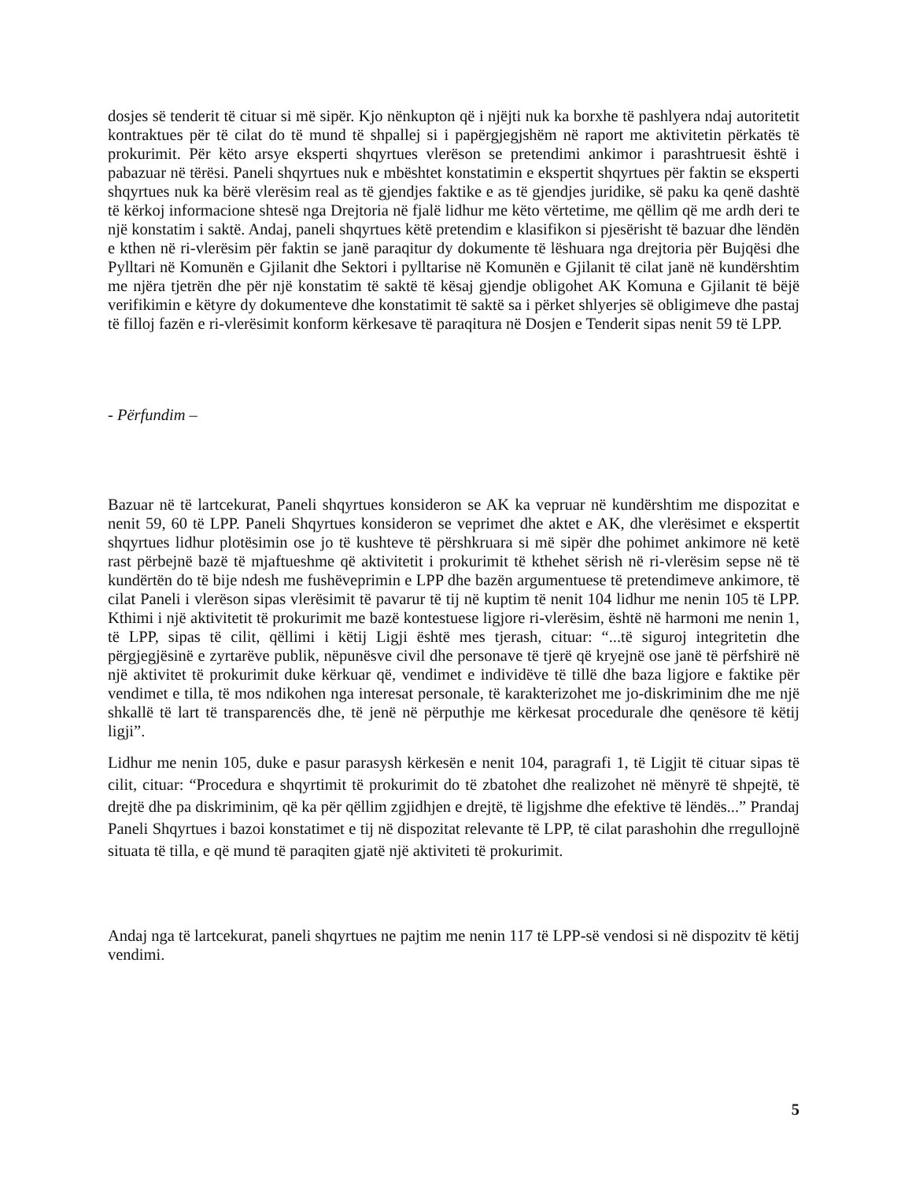dosjes së tenderit të cituar si më sipër. Kjo nënkupton që i njëjti nuk ka borxhe të pashlyera ndaj autoritetit kontraktues për të cilat do të mund të shpallej si i papërgjegjshëm në raport me aktivitetin përkatës të prokurimit. Për këto arsye eksperti shqyrtues vlerëson se pretendimi ankimor i parashtruesit është i pabazuar në tërësi. Paneli shqyrtues nuk e mbështet konstatimin e ekspertit shqyrtues për faktin se eksperti shqyrtues nuk ka bërë vlerësim real as të gjendjes faktike e as të gjendjes juridike, së paku ka qenë dashtë të kërkoj informacione shtesë nga Drejtoria në fjalë lidhur me këto vërtetime, me qëllim që me ardh deri te një konstatim i saktë. Andaj, paneli shqyrtues këtë pretendim e klasifikon si pjesërisht të bazuar dhe lëndën e kthen në ri-vlerësim për faktin se janë paraqitur dy dokumente të lëshuara nga drejtoria për Bujqësi dhe Pylltari në Komunën e Gjilanit dhe Sektori i pylltarise në Komunën e Gjilanit të cilat janë në kundërshtim me njëra tjetrën dhe për një konstatim të saktë të kësaj gjendje obligohet AK Komuna e Gjilanit të bëjë verifikimin e këtyre dy dokumenteve dhe konstatimit të saktë sa i përket shlyerjes së obligimeve dhe pastaj të filloj fazën e ri-vlerësimit konform kërkesave të paraqitura në Dosjen e Tenderit sipas nenit 59 të LPP.
- Përfundim –
Bazuar në të lartcekurat, Paneli shqyrtues konsideron se AK ka vepruar në kundërshtim me dispozitat e nenit 59, 60 të LPP. Paneli Shqyrtues konsideron se veprimet dhe aktet e AK, dhe vlerësimet e ekspertit shqyrtues lidhur plotësimin ose jo të kushteve të përshkruara si më sipër dhe pohimet ankimore në ketë rast përbejnë bazë të mjaftueshme që aktivitetit i prokurimit të kthehet sërish në ri-vlerësim sepse në të kundërtën do të bije ndesh me fushëveprimin e LPP dhe bazën argumentuese të pretendimeve ankimore, të cilat Paneli i vlerëson sipas vlerësimit të pavarur të tij në kuptim të nenit 104 lidhur me nenin 105 të LPP. Kthimi i një aktivitetit të prokurimit me bazë kontestuese ligjore ri-vlerësim, është në harmoni me nenin 1, të LPP, sipas të cilit, qëllimi i këtij Ligji është mes tjerash, cituar: “...të siguroj integritetin dhe përgjegjësinë e zyrtarëve publik, nëpunësve civil dhe personave të tjerë që kryejnë ose janë të përfshirë në një aktivitet të prokurimit duke kërkuar që, vendimet e individëve të tillë dhe baza ligjore e faktike për vendimet e tilla, të mos ndikohen nga interesat personale, të karakterizohet me jo-diskriminim dhe me një shkallë të lart të transparencës dhe, të jenë në përputhje me kërkesat procedurale dhe qenësore të këtij ligji”.
Lidhur me nenin 105, duke e pasur parasysh kërkesën e nenit 104, paragrafi 1, të Ligjit të cituar sipas të cilit, cituar: “Procedura e shqyrtimit të prokurimit do të zbatohet dhe realizohet në mënyrë të shpejtë, të drejtë dhe pa diskriminim, që ka për qëllim zgjidhjen e drejtë, të ligjshme dhe efektive të lëndës...” Prandaj Paneli Shqyrtues i bazoi konstatimet e tij në dispozitat relevante të LPP, të cilat parashohin dhe rregullojnë situata të tilla, e që mund të paraqiten gjatë një aktiviteti të prokurimit.
Andaj nga të lartcekurat, paneli shqyrtues ne pajtim me nenin 117 të LPP-së vendosi si në dispozitv të këtij vendimi.
5